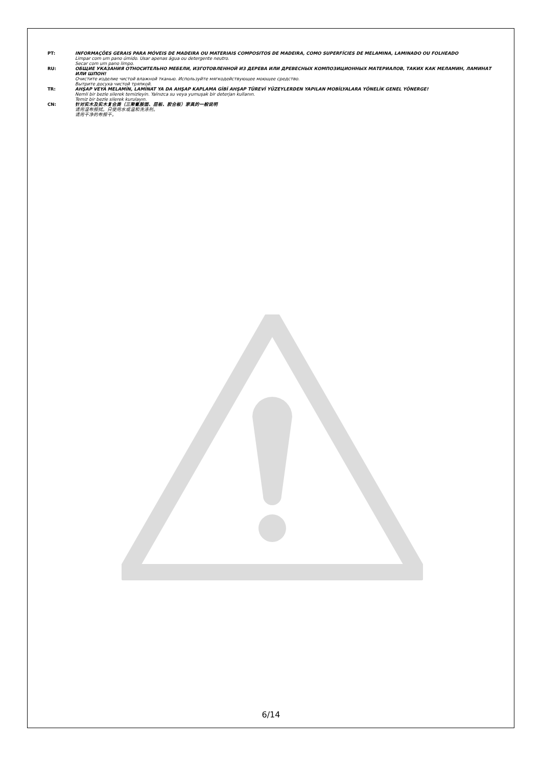PT: INFORMAÇÕES GERAIS PARA MÓVEIS DE MADEIRA OU MATERIAIS COMPOSITOS DE MADEIRA, COMO SUPERFÍCIES DE MELAMINA, LAMINADO OU FOLHEADO
Limpar com um pano úmido. Usar apenas água ou detergente neutro.
Secar com um pano limpo.
RU: ОБЩИЕ УКАЗАНИЯ ОТНОСИТЕЛЬНО МЕБЕЛИ, ИЗГОТОВЛЕННОЙ ИЗ ДЕРЕВА ИЛИ ДРЕВЕСНЫХ КОМПОЗИЦИОННЫХ МАТЕРИАЛОВ, ТАКИХ КАК МЕЛАМИН, ЛАМИНАТ ИЛИ ШПОН!
Очистите изделие чистой влажной тканью. Используйте мягкодействующее моющее средство.
Вытрите досуха чистой тряпкой.
TR: AHŞAP VEYA MELAMİN, LAMİNAT YA DA AHŞAP KAPLAMA GİBİ AHŞAP TÜREVİ YÜZEYLERDEN YAPILAN MOBİLYALARA YÖNELİK GENEL YÖNERGE!
Nemli bir bezle silerek temizleyin. Yalnızca su veya yumuşak bir deterjan kullanın.
Temiz bir bezle silerek kurulayın.
CN: 针对实木及实木复合类（三聚氰胺面、层板、胶合板）家具的一般说明
请用湿布擦拭。只使用水或温和洗涤剂。
请用干净的布擦干。
6/14